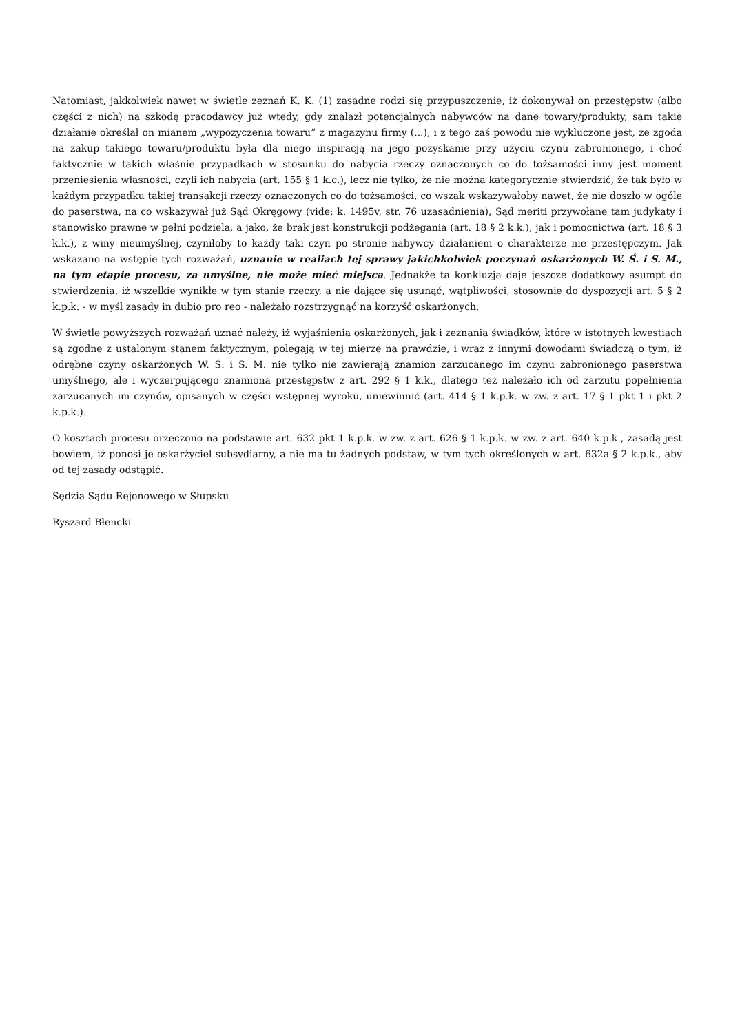Natomiast, jakkolwiek nawet w świetle zeznań K. K. (1) zasadne rodzi się przypuszczenie, iż dokonywał on przestępstw (albo części z nich) na szkodę pracodawcy już wtedy, gdy znalazł potencjalnych nabywców na dane towary/produkty, sam takie działanie określał on mianem „wypożyczenia towaru” z magazynu firmy (...), i z tego zaś powodu nie wykluczone jest, że zgoda na zakup takiego towaru/produktu była dla niego inspiracją na jego pozyskanie przy użyciu czynu zabronionego, i choć faktycznie w takich właśnie przypadkach w stosunku do nabycia rzeczy oznaczonych co do tożsamości inny jest moment przeniesienia własności, czyli ich nabycia (art. 155 § 1 k.c.), lecz nie tylko, że nie można kategorycznie stwierdzić, że tak było w każdym przypadku takiej transakcji rzeczy oznaczonych co do tożsamości, co wszak wskazywałoby nawet, że nie doszło w ogóle do paserstwa, na co wskazywał już Sąd Okręgowy (vide: k. 1495v, str. 76 uzasadnienia), Sąd meriti przywołane tam judykaty i stanowisko prawne w pełni podziela, a jako, że brak jest konstrukcji podżegania (art. 18 § 2 k.k.), jak i pomocnictwa (art. 18 § 3 k.k.), z winy nieumyślnej, czyniłoby to każdy taki czyn po stronie nabywcy działaniem o charakterze nie przestępczym. Jak wskazano na wstępie tych rozważań, uznanie w realiach tej sprawy jakichkolwiek poczynań oskarżonych W. Ś. i S. M., na tym etapie procesu, za umyślne, nie może mieć miejsca. Jednakże ta konkluzja daje jeszcze dodatkowy asumpt do stwierdzenia, iż wszelkie wynikłe w tym stanie rzeczy, a nie dające się usunąć, wątpliwości, stosownie do dyspozycji art. 5 § 2 k.p.k. - w myśl zasady in dubio pro reo - należało rozstrzygnąć na korzyść oskarżonych.
W świetle powyższych rozważań uznać należy, iż wyjaśnienia oskarżonych, jak i zeznania świadków, które w istotnych kwestiach są zgodne z ustalonym stanem faktycznym, polegają w tej mierze na prawdzie, i wraz z innymi dowodami świadczą o tym, iż odrębne czyny oskarżonych W. Ś. i S. M. nie tylko nie zawierają znamion zarzucanego im czynu zabronionego paserstwa umyślnego, ale i wyczerpującego znamiona przestępstw z art. 292 § 1 k.k., dlatego też należało ich od zarzutu popełnienia zarzucanych im czynów, opisanych w części wstępnej wyroku, uniewinnić (art. 414 § 1 k.p.k. w zw. z art. 17 § 1 pkt 1 i pkt 2 k.p.k.).
O kosztach procesu orzeczono na podstawie art. 632 pkt 1 k.p.k. w zw. z art. 626 § 1 k.p.k. w zw. z art. 640 k.p.k., zasadą jest bowiem, iż ponosi je oskarżyciel subsydiarny, a nie ma tu żadnych podstaw, w tym tych określonych w art. 632a § 2 k.p.k., aby od tej zasady odstąpić.
Sędzia Sądu Rejonowego w Słupsku
Ryszard Błencki